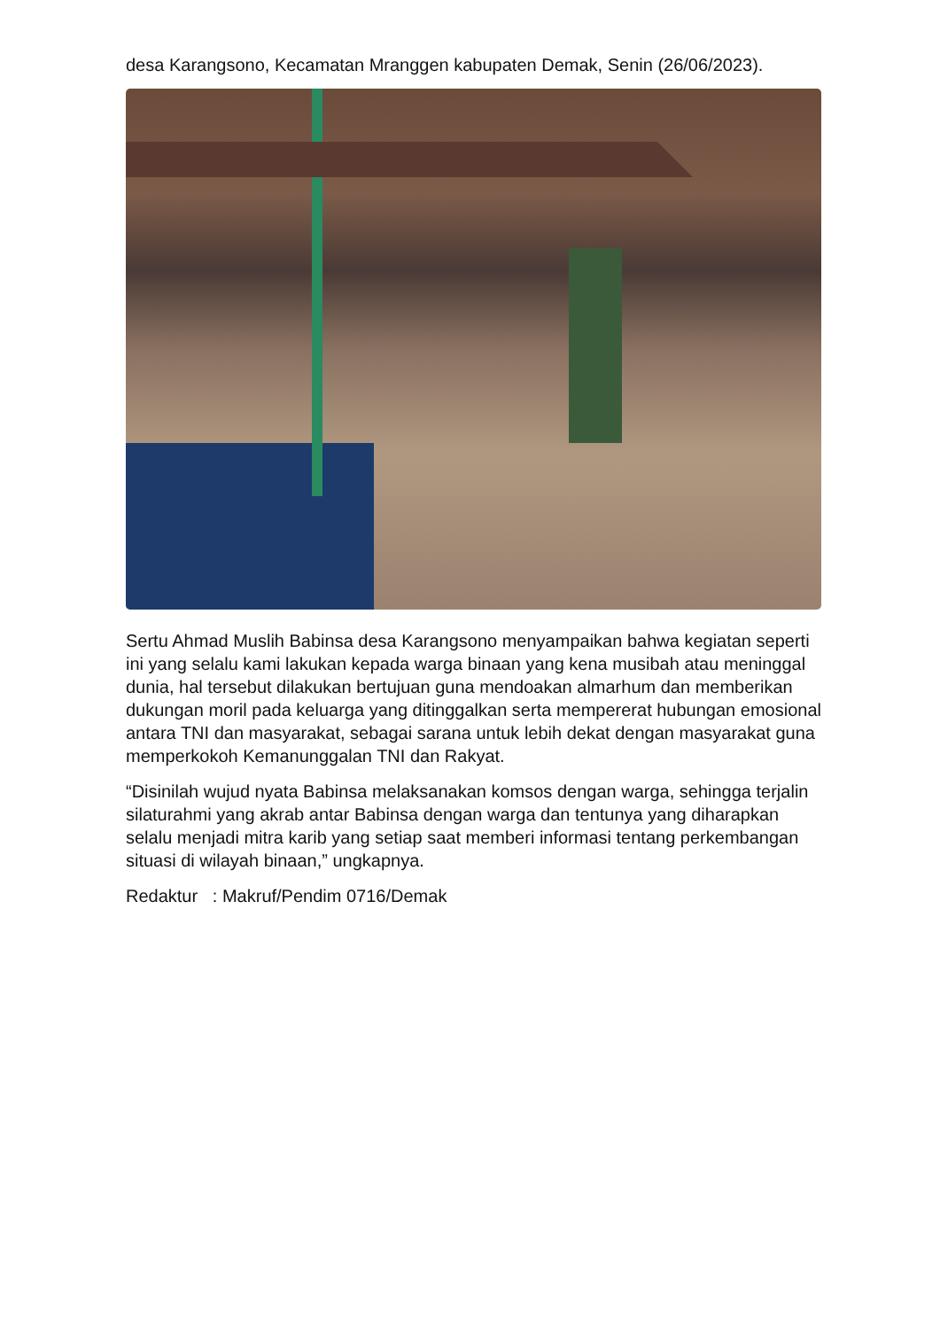desa Karangsono, Kecamatan Mranggen kabupaten Demak, Senin (26/06/2023).
Sertu Ahmad Muslih Babinsa desa Karangsono menyampaikan bahwa kegiatan seperti ini yang selalu kami lakukan kepada warga binaan yang kena musibah atau meninggal dunia, hal tersebut dilakukan bertujuan guna mendoakan almarhum dan memberikan dukungan moril pada keluarga yang ditinggalkan serta mempererat hubungan emosional antara TNI dan masyarakat, sebagai sarana untuk lebih dekat dengan masyarakat guna memperkokoh Kemanunggalan TNI dan Rakyat.
“Disinilah wujud nyata Babinsa melaksanakan komsos dengan warga, sehingga terjalin silaturahmi yang akrab antar Babinsa dengan warga dan tentunya yang diharapkan selalu menjadi mitra karib yang setiap saat memberi informasi tentang perkembangan situasi di wilayah binaan,” ungkapnya.
Redaktur : Makruf/Pendim 0716/Demak